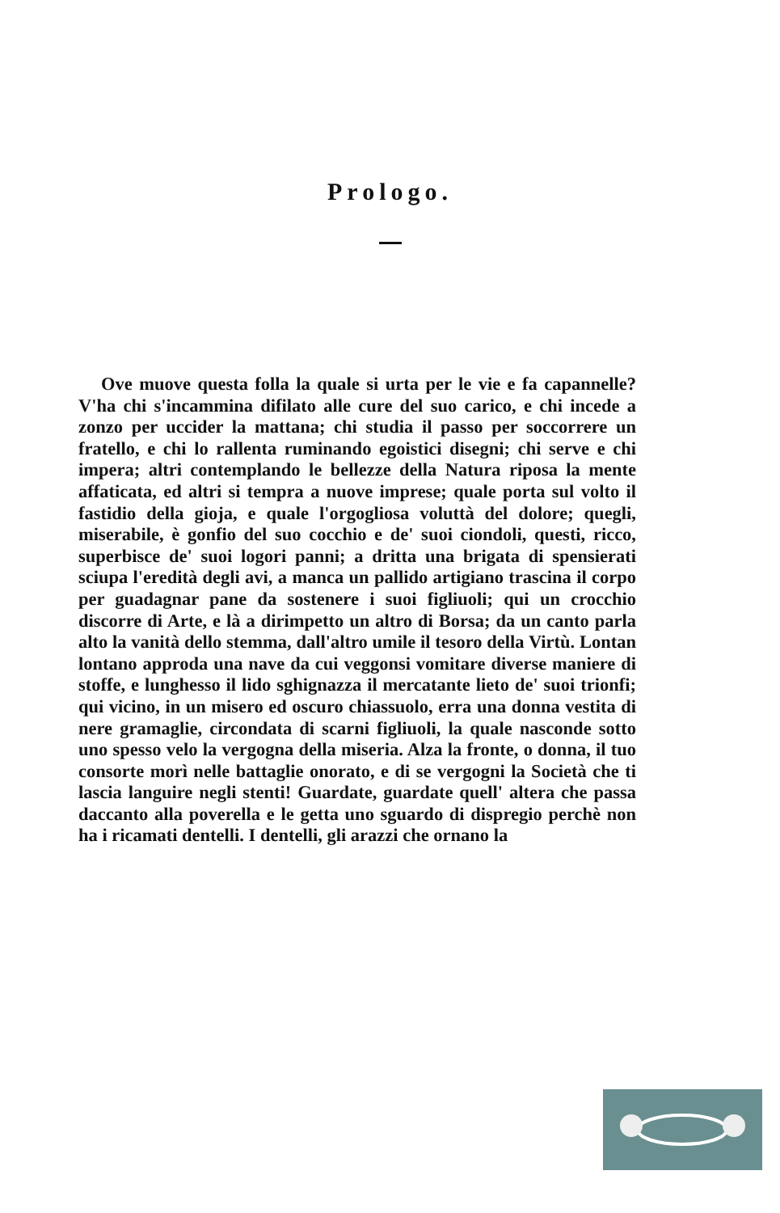Prologo.
Ove muove questa folla la quale si urta per le vie e fa capannelle? V'ha chi s'incammina difilato alle cure del suo carico, e chi incede a zonzo per uccider la mattana; chi studia il passo per soccorrere un fratello, e chi lo rallenta ruminando egoistici disegni; chi serve e chi impera; altri contemplando le bellezze della Natura riposa la mente affaticata, ed altri si tempra a nuove imprese; quale porta sul volto il fastidio della gioja, e quale l'orgogliosa voluttà del dolore; quegli, miserabile, è gonfio del suo cocchio e de' suoi ciondoli, questi, ricco, superbisce de' suoi logori panni; a dritta una brigata di spensierati sciupa l'eredità degli avi, a manca un pallido artigiano trascina il corpo per guadagnar pane da sostenere i suoi figliuoli; qui un crocchio discorre di Arte, e là a dirimpetto un altro di Borsa; da un canto parla alto la vanità dello stemma, dall'altro umile il tesoro della Virtù. Lontan lontano approda una nave da cui veggonsi vomitare diverse maniere di stoffe, e lunghesso il lido sghignazza il mercatante lieto de' suoi trionfi; qui vicino, in un misero ed oscuro chiassuolo, erra una donna vestita di nere gramaglie, circondata di scarni figliuoli, la quale nasconde sotto uno spesso velo la vergogna della miseria. Alza la fronte, o donna, il tuo consorte morì nelle battaglie onorato, e di se vergogni la Società che ti lascia languire negli stenti! Guardate, guardate quell' altera che passa daccanto alla poverella e le getta uno sguardo di dispregio perchè non ha i ricamati dentelli. I dentelli, gli arazzi che ornano la